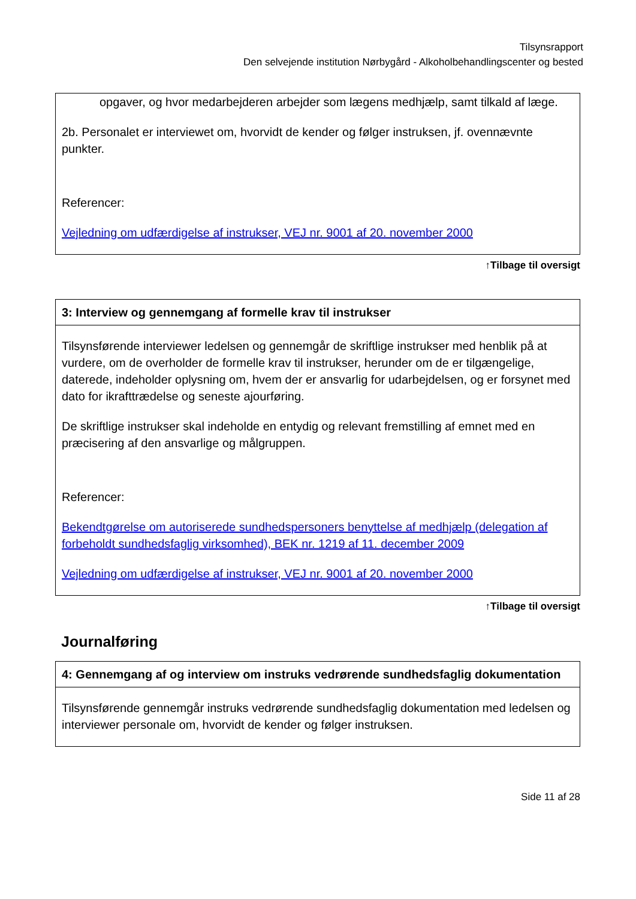Tilsynsrapport
Den selvejende institution Nørbygård - Alkoholbehandlingscenter og bested
opgaver, og hvor medarbejderen arbejder som lægens medhjælp, samt tilkald af læge.
2b. Personalet er interviewet om, hvorvidt de kender og følger instruksen, jf. ovennævnte punkter.
Referencer:
Vejledning om udfærdigelse af instrukser, VEJ nr. 9001 af 20. november 2000
↑Tilbage til oversigt
3: Interview og gennemgang af formelle krav til instrukser
Tilsynsførende interviewer ledelsen og gennemgår de skriftlige instrukser med henblik på at vurdere, om de overholder de formelle krav til instrukser, herunder om de er tilgængelige, daterede, indeholder oplysning om, hvem der er ansvarlig for udarbejdelsen, og er forsynet med dato for ikrafttrædelse og seneste ajourføring.
De skriftlige instrukser skal indeholde en entydig og relevant fremstilling af emnet med en præcisering af den ansvarlige og målgruppen.
Referencer:
Bekendtgørelse om autoriserede sundhedspersoners benyttelse af medhjælp (delegation af forbeholdt sundhedsfaglig virksomhed), BEK nr. 1219 af 11. december 2009
Vejledning om udfærdigelse af instrukser, VEJ nr. 9001 af 20. november 2000
↑Tilbage til oversigt
Journalføring
4: Gennemgang af og interview om instruks vedrørende sundhedsfaglig dokumentation
Tilsynsførende gennemgår instruks vedrørende sundhedsfaglig dokumentation med ledelsen og interviewer personale om, hvorvidt de kender og følger instruksen.
Side 11 af 28